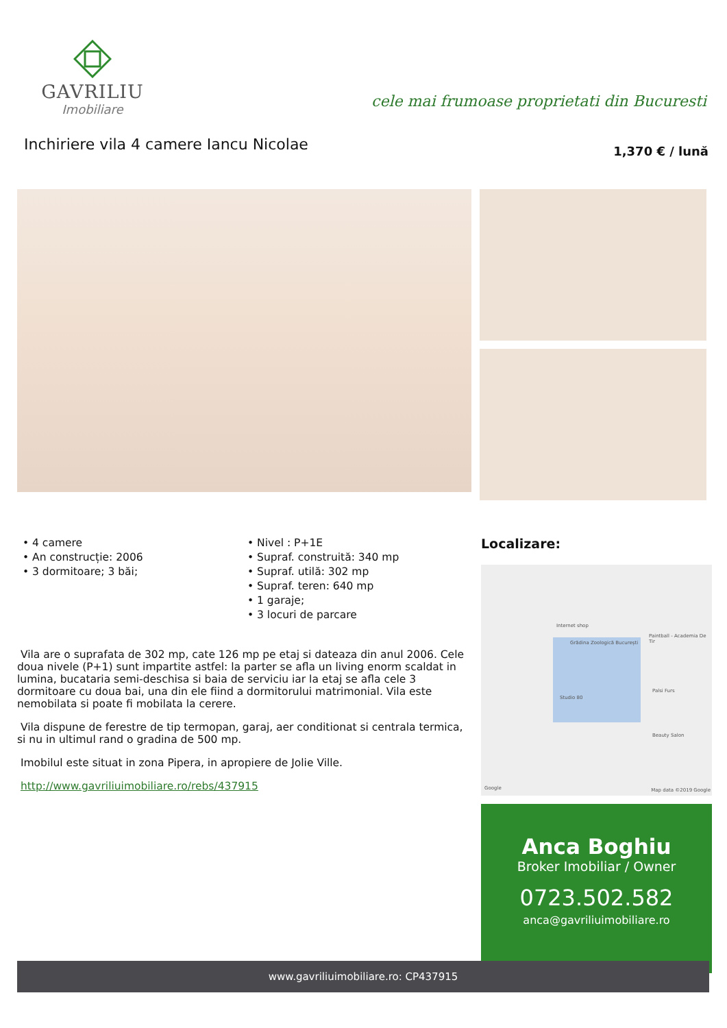GAVRILIU
Imobiliare
cele mai frumoase proprietati din Bucuresti
Inchiriere vila 4 camere Iancu Nicolae
1,370 € / lună
• 4 camere
• An construcție: 2006
• 3 dormitoare; 3 băi;
• Nivel : P+1E
• Supraf. construită: 340 mp
• Supraf. utilă: 302 mp
• Supraf. teren: 640 mp
• 1 garaje;
• 3 locuri de parcare
Vila are o suprafata de 302 mp, cate 126 mp pe etaj si dateaza din anul 2006. Cele doua nivele (P+1) sunt impartite astfel: la parter se afla un living enorm scaldat in lumina, bucataria semi-deschisa si baia de serviciu iar la etaj se afla cele 3 dormitoare cu doua bai, una din ele fiind a dormitorului matrimonial. Vila este nemobilata si poate fi mobilata la cerere.
Vila dispune de ferestre de tip termopan, garaj, aer conditionat si centrala termica, si nu in ultimul rand o gradina de 500 mp.
Imobilul este situat in zona Pipera, in apropiere de Jolie Ville.
http://www.gavriliuimobiliare.ro/rebs/437915
Localizare:
Grădina Zoologică București
Internet shop
Paintball - Academia De Tir
Studio 80
Palsi Furs
Beauty Salon
Google Map data ©2019 Google
Anca Boghiu
Broker Imobiliar / Owner
0723.502.582
anca@gavriliuimobiliare.ro
www.gavriliuimobiliare.ro: CP437915